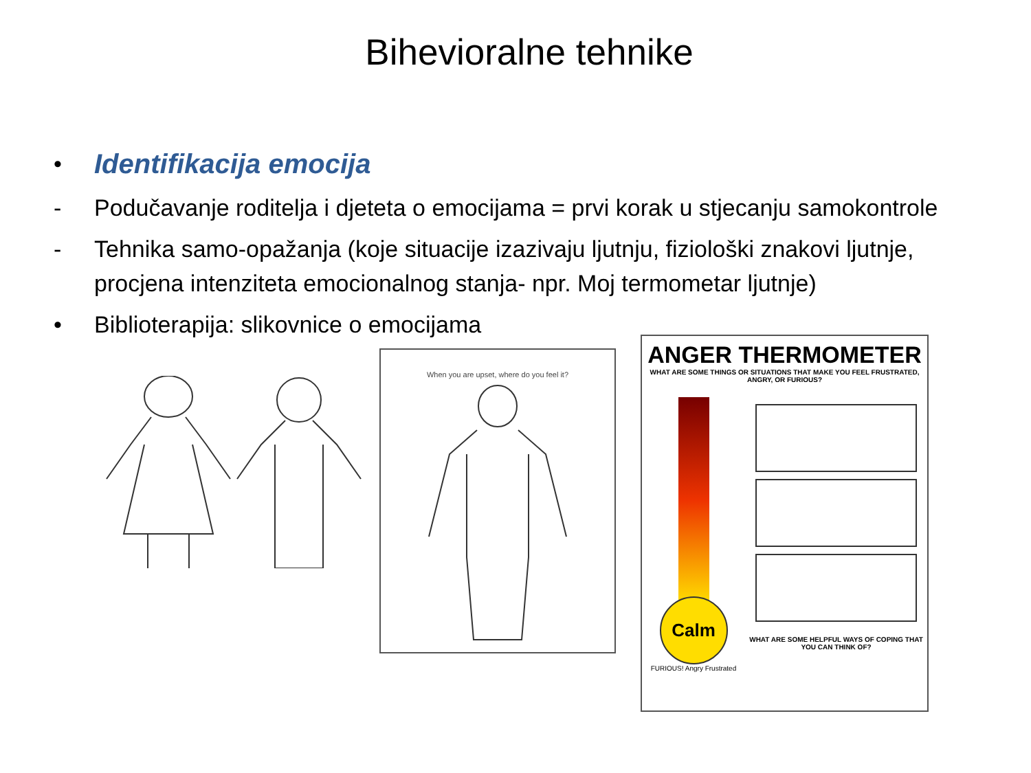Bihevioralne tehnike
• Identifikacija emocija
- Podučavanje roditelja i djeteta o emocijama = prvi korak u stjecanju samokontrole
- Tehnika samo-opažanja (koje situacije izazivaju ljutnju, fiziološki znakovi ljutnje, procjena intenziteta emocionalnog stanja- npr. Moj termometar ljutnje)
• Biblioterapija: slikovnice o emocijama
When you are upset, where do you feel it?
ANGER THERMOMETER
WHAT ARE SOME THINGS OR SITUATIONS THAT MAKE YOU FEEL FRUSTRATED, ANGRY, OR FURIOUS?
Calm
FURIOUS! Angry Frustrated
WHAT ARE SOME HELPFUL WAYS OF COPING THAT YOU CAN THINK OF?